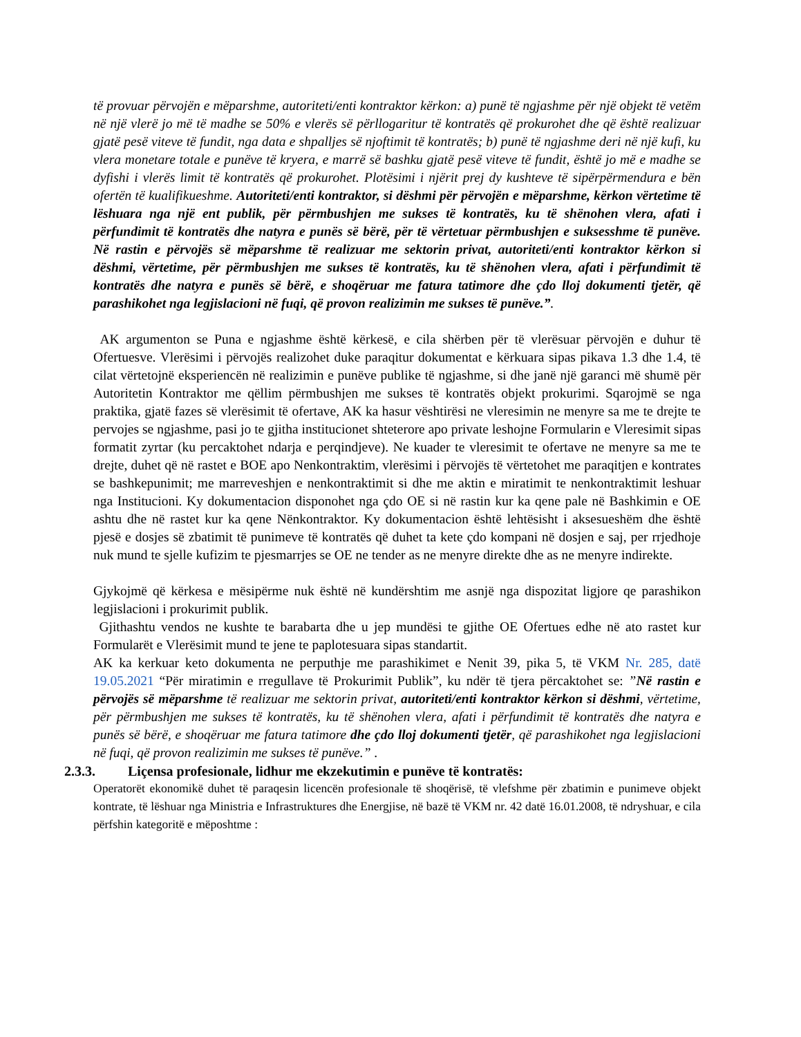të provuar përvojën e mëparshme, autoriteti/enti kontraktor kërkon: a) punë të ngjashme për një objekt të vetëm në një vlerë jo më të madhe se 50% e vlerës së përllogaritur të kontratës që prokurohet dhe që është realizuar gjatë pesë viteve të fundit, nga data e shpalljes së njoftimit të kontratës; b) punë të ngjashme deri në një kufi, ku vlera monetare totale e punëve të kryera, e marrë së bashku gjatë pesë viteve të fundit, është jo më e madhe se dyfishi i vlerës limit të kontratës që prokurohet. Plotësimi i njërit prej dy kushteve të sipërpërmendura e bën ofertën të kualifikueshme. Autoriteti/enti kontraktor, si dëshmi për përvojën e mëparshme, kërkon vërtetime të lëshuara nga një ent publik, për përmbushjen me sukses të kontratës, ku të shënohen vlera, afati i përfundimit të kontratës dhe natyra e punës së bërë, për të vërtetuar përmbushjen e suksesshme të punëve. Në rastin e përvojës së mëparshme të realizuar me sektorin privat, autoriteti/enti kontraktor kërkon si dëshmi, vërtetime, për përmbushjen me sukses të kontratës, ku të shënohen vlera, afati i përfundimit të kontratës dhe natyra e punës së bërë, e shoqëruar me fatura tatimore dhe çdo lloj dokumenti tjetër, që parashikohet nga legjislacioni në fuqi, që provon realizimin me sukses të punëve.”.
AK argumenton se Puna e ngjashme është kërkesë, e cila shërben për të vlerësuar përvojën e duhur të Ofertuesve. Vlerësimi i përvojës realizohet duke paraqitur dokumentat e kërkuara sipas pikava 1.3 dhe 1.4, të cilat vërtetojnë eksperiencën në realizimin e punëve publike të ngjashme, si dhe janë një garanci më shumë për Autoritetin Kontraktor me qëllim përmbushjen me sukses të kontratës objekt prokurimi. Sqarojmë se nga praktika, gjatë fazes së vlerësimit të ofertave, AK ka hasur vështirësi ne vleresimin ne menyre sa me te drejte te pervojes se ngjashme, pasi jo te gjitha institucionet shteterore apo private leshojne Formularin e Vleresimit sipas formatit zyrtar (ku percaktohet ndarja e perqindjeve). Ne kuader te vleresimit te ofertave ne menyre sa me te drejte, duhet që në rastet e BOE apo Nenkontraktim, vlerësimi i përvojës të vërtetohet me paraqitjen e kontrates se bashkepunimit; me marreveshjen e nenkontraktimit si dhe me aktin e miratimit te nenkontraktimit leshuar nga Institucioni. Ky dokumentacion disponohet nga çdo OE si në rastin kur ka qene pale në Bashkimin e OE ashtu dhe në rastet kur ka qene Nënkontraktor. Ky dokumentacion është lehtësisht i aksesueshëm dhe është pjesë e dosjes së zbatimit të punimeve të kontratës që duhet ta kete çdo kompani në dosjen e saj, per rrjedhoje nuk mund te sjelle kufizim te pjesmarrjes se OE ne tender as ne menyre direkte dhe as ne menyre indirekte.
Gjykojmë që kërkesa e mësipërme nuk është në kundërshtim me asnjë nga dispozitat ligjore qe parashikon legjislacioni i prokurimit publik.
Gjithashtu vendos ne kushte te barabarta dhe u jep mundësi te gjithe OE Ofertues edhe në ato rastet kur Formularët e Vlerësimit mund te jene te paplotesuara sipas standartit.
AK ka kerkuar keto dokumenta ne perputhje me parashikimet e Nenit 39, pika 5, të VKM Nr. 285, datë 19.05.2021 “Për miratimin e rregullave të Prokurimit Publik”, ku ndër të tjera përcaktohet se: ”Në rastin e përvojës së mëparshme të realizuar me sektorin privat, autoriteti/enti kontraktor kërkon si dëshmi, vërtetime, për përmbushjen me sukses të kontratës, ku të shënohen vlera, afati i përfundimit të kontratës dhe natyra e punës së bërë, e shoqëruar me fatura tatimore dhe çdo lloj dokumenti tjetër, që parashikohet nga legjislacioni në fuqi, që provon realizimin me sukses të punëve.” .
2.3.3. Liçensa profesionale, lidhur me ekzekutimin e punëve të kontratës:
Operatorët ekonomikë duhet të paraqesin licencën profesionale të shoqërisë, të vlefshme për zbatimin e punimeve objekt kontrate, të lëshuar nga Ministria e Infrastruktures dhe Energjise, në bazë të VKM nr. 42 datë 16.01.2008, të ndryshuar, e cila përfshin kategoritë e mëposhtme :